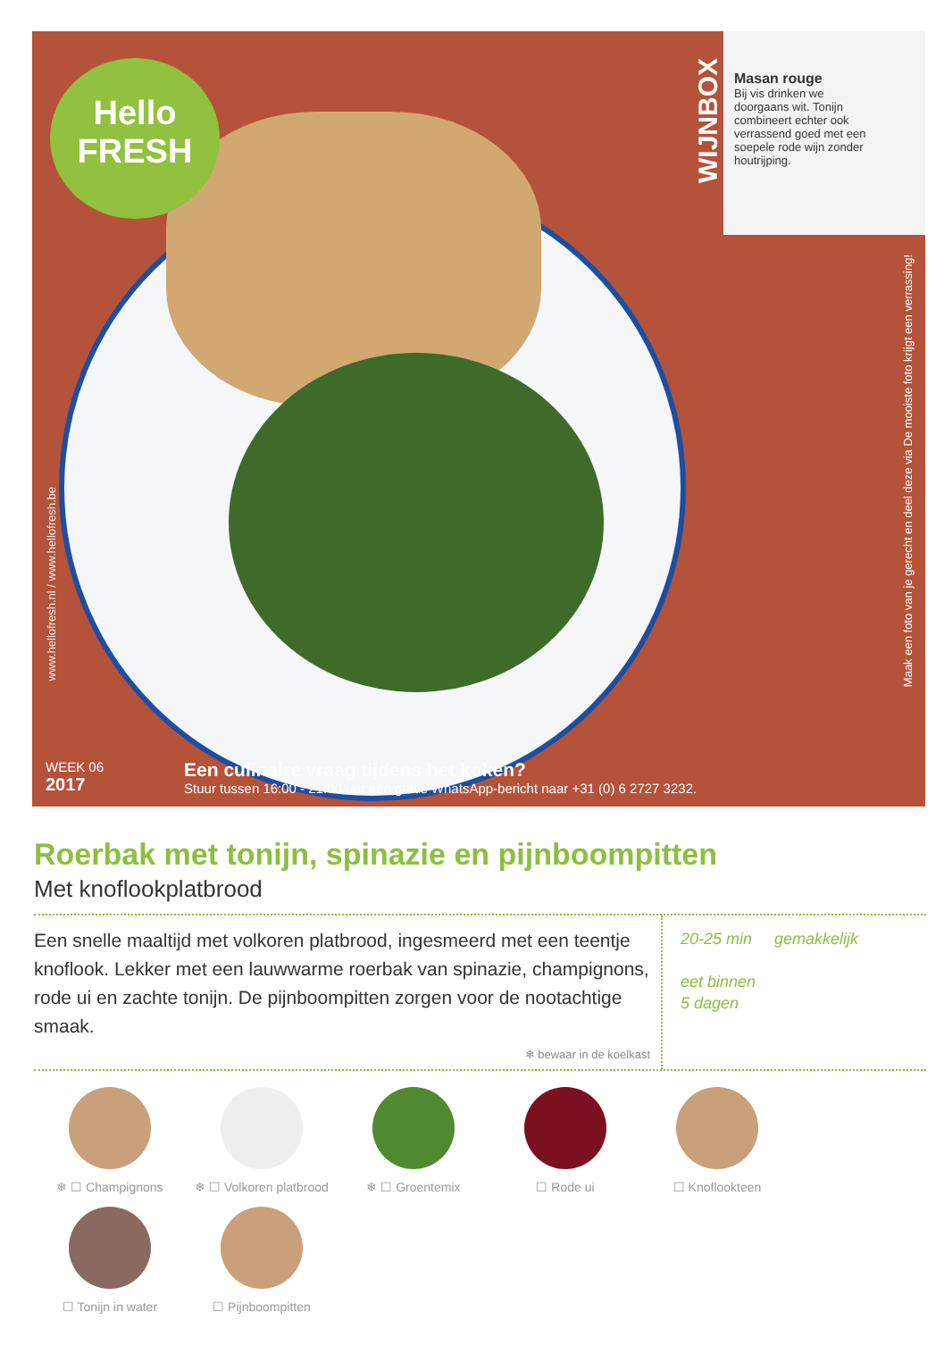Hello
FRESH
WIJNBOX
Masan rouge
Bij vis drinken we doorgaans wit. Tonijn combineert echter ook verrassend goed met een soepele rode wijn zonder houtrijping.
www.hellofresh.nl / www.hellofresh.be
Maak een foto van je gerecht en deel deze via De mooiste foto krijgt een verrassing!
WEEK 06
2017
Een culinaire vraag tijdens het koken?
Stuur tussen 16:00 - 21:00 uur een gratis WhatsApp-bericht naar +31 (0) 6 2727 3232.
Roerbak met tonijn, spinazie en pijnboompitten
Met knoflookplatbrood
Een snelle maaltijd met volkoren platbrood, ingesmeerd met een teentje knoflook. Lekker met een lauwwarme roerbak van spinazie, champignons, rode ui en zachte tonijn. De pijnboompitten zorgen voor de nootachtige smaak.
❄ bewaar in de koelkast
20-25 min gemakkelijk
eet binnen
5 dagen
❄ ☐ Champignons
❄ ☐ Volkoren platbrood
❄ ☐ Groentemix
☐ Rode ui
☐ Knoflookteen
☐ Tonijn in water
☐ Pijnboompitten